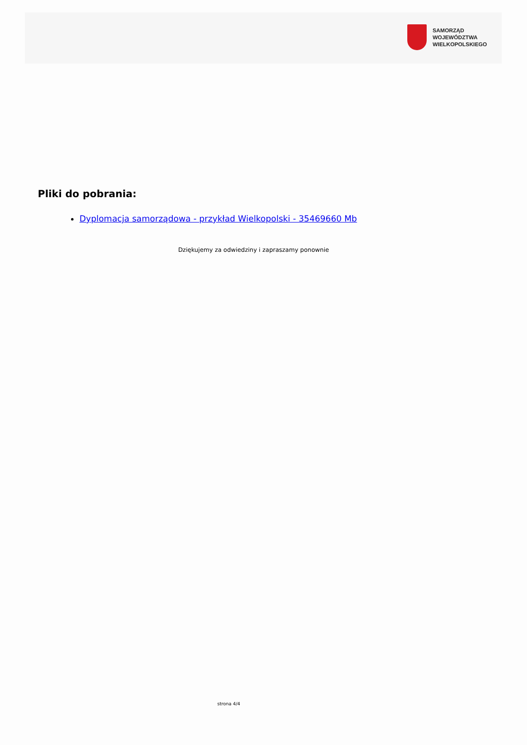SAMORZĄD WOJEWÓDZTWA
WIELKOPOLSKIEGO
Pliki do pobrania:
Dyplomacja samorządowa - przykład Wielkopolski - 35469660 Mb
Dziękujemy za odwiedziny i zapraszamy ponownie
strona 4/4